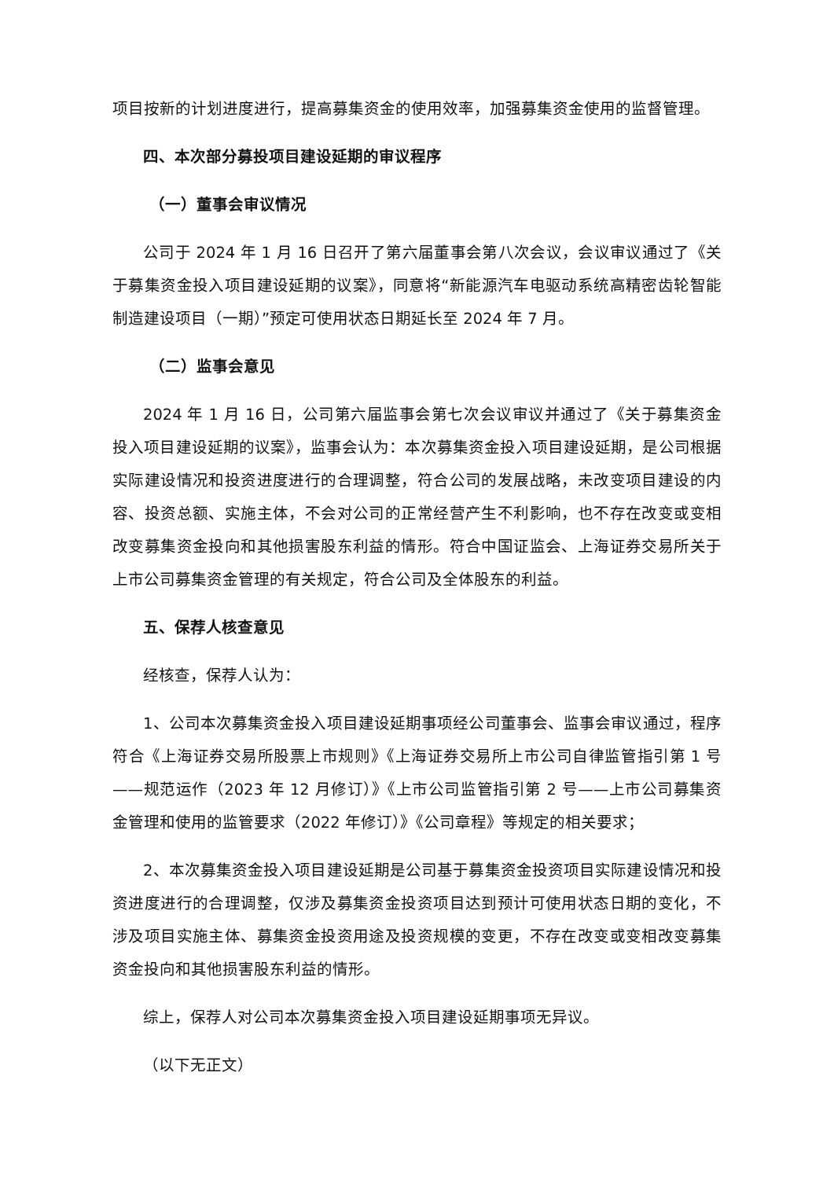项目按新的计划进度进行，提高募集资金的使用效率，加强募集资金使用的监督管理。
四、本次部分募投项目建设延期的审议程序
（一）董事会审议情况
公司于 2024 年 1 月 16 日召开了第六届董事会第八次会议，会议审议通过了《关于募集资金投入项目建设延期的议案》，同意将“新能源汽车电驱动系统高精密齿轮智能制造建设项目（一期）”预定可使用状态日期延长至 2024 年 7 月。
（二）监事会意见
2024 年 1 月 16 日，公司第六届监事会第七次会议审议并通过了《关于募集资金投入项目建设延期的议案》，监事会认为：本次募集资金投入项目建设延期，是公司根据实际建设情况和投资进度进行的合理调整，符合公司的发展战略，未改变项目建设的内容、投资总额、实施主体，不会对公司的正常经营产生不利影响，也不存在改变或变相改变募集资金投向和其他损害股东利益的情形。符合中国证监会、上海证券交易所关于上市公司募集资金管理的有关规定，符合公司及全体股东的利益。
五、保荐人核查意见
经核查，保荐人认为：
1、公司本次募集资金投入项目建设延期事项经公司董事会、监事会审议通过，程序符合《上海证券交易所股票上市规则》《上海证券交易所上市公司自律监管指引第 1 号——规范运作（2023 年 12 月修订）》《上市公司监管指引第 2 号——上市公司募集资金管理和使用的监管要求（2022 年修订）》《公司章程》等规定的相关要求；
2、本次募集资金投入项目建设延期是公司基于募集资金投资项目实际建设情况和投资进度进行的合理调整，仅涉及募集资金投资项目达到预计可使用状态日期的变化，不涉及项目实施主体、募集资金投资用途及投资规模的变更，不存在改变或变相改变募集资金投向和其他损害股东利益的情形。
综上，保荐人对公司本次募集资金投入项目建设延期事项无异议。
（以下无正文）